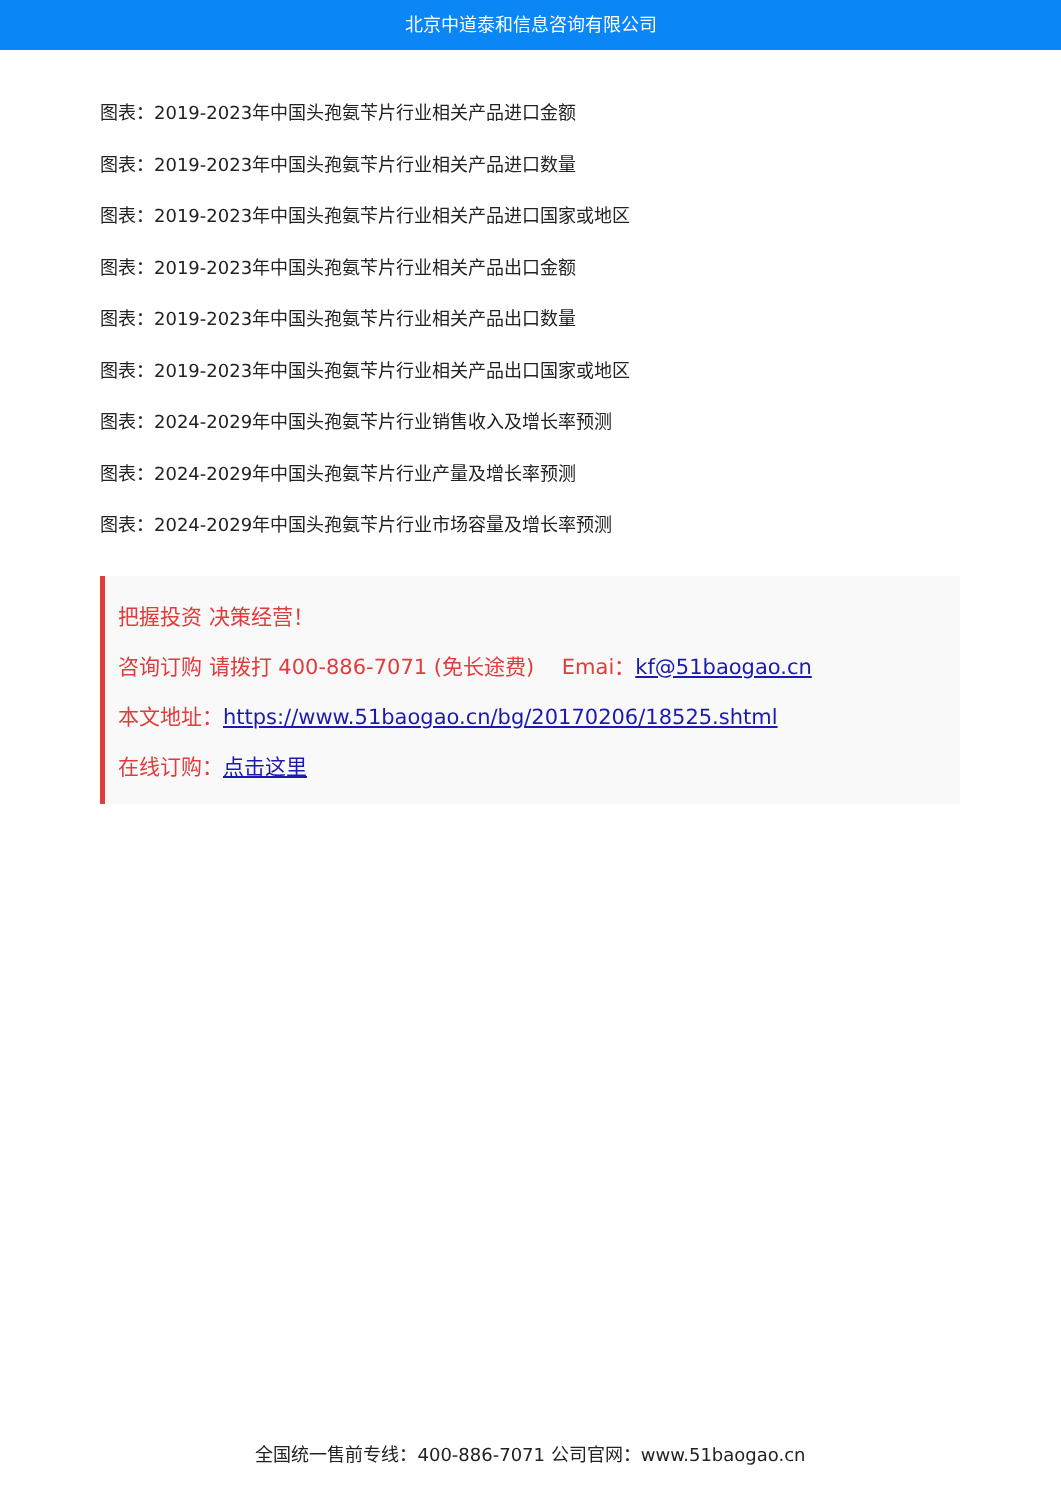北京中道泰和信息咨询有限公司
图表：2019-2023年中国头孢氨苄片行业相关产品进口金额
图表：2019-2023年中国头孢氨苄片行业相关产品进口数量
图表：2019-2023年中国头孢氨苄片行业相关产品进口国家或地区
图表：2019-2023年中国头孢氨苄片行业相关产品出口金额
图表：2019-2023年中国头孢氨苄片行业相关产品出口数量
图表：2019-2023年中国头孢氨苄片行业相关产品出口国家或地区
图表：2024-2029年中国头孢氨苄片行业销售收入及增长率预测
图表：2024-2029年中国头孢氨苄片行业产量及增长率预测
图表：2024-2029年中国头孢氨苄片行业市场容量及增长率预测
把握投资 决策经营！
咨询订购 请拨打 400-886-7071 (免长途费)　 Emai：kf@51baogao.cn
本文地址：https://www.51baogao.cn/bg/20170206/18525.shtml
在线订购：点击这里
全国统一售前专线：400-886-7071 公司官网：www.51baogao.cn